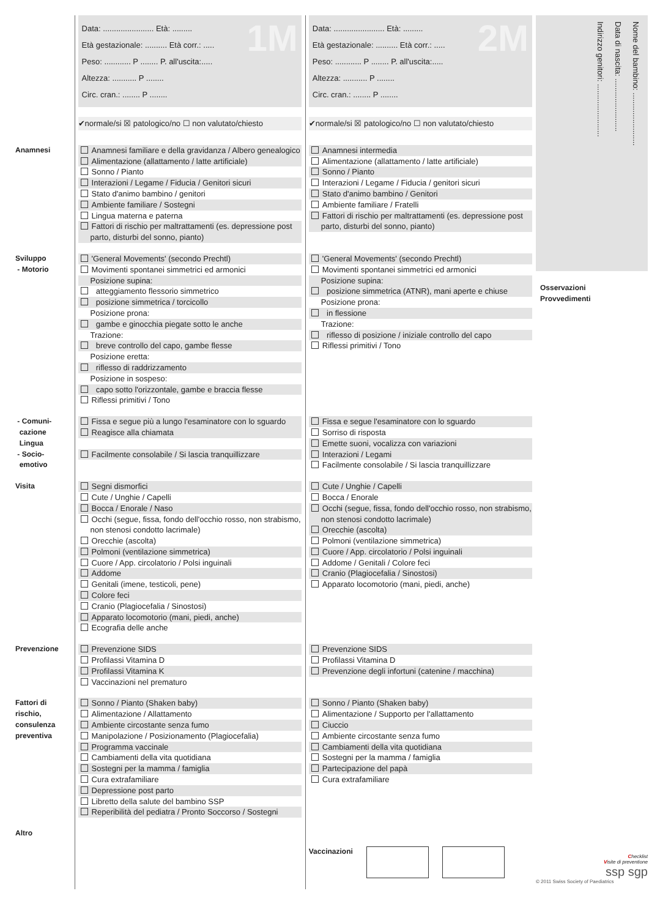Data: ....................... Età: .........
Età gestazionale: .......... Età corr.: .....
Peso: ............ P ........ P. all'uscita:.....
Altezza: ........... P ........
Circ. cran.: ........ P ........
1M
✔normale/si ☒ patologico/no ☐ non valutato/chiesto
Data: ....................... Età: .........
Età gestazionale: .......... Età corr.: .....
Peso: ............ P ........ P. all'uscita:.....
Altezza: ........... P ........
Circ. cran.: ........ P ........
2M
✔normale/si ☒ patologico/no ☐ non valutato/chiesto
Anamnesi Anamnesi familiare e della gravidanza / Albero genealogico
Alimentazione (allattamento / latte artificiale)
Sonno / Pianto
Interazioni / Legame / Fiducia / Genitori sicuri
Stato d'animo bambino / genitori
Ambiente familiare / Sostegni
Lingua materna e paterna
Fattori di rischio per maltrattamenti (es. depressione post parto, disturbi del sonno, pianto)
Anamnesi intermedia
Alimentazione (allattamento / latte artificiale)
Sonno / Pianto
Interazioni / Legame / Fiducia / genitori sicuri
Stato d'animo bambino / Genitori
Ambiente familiare / Fratelli
Fattori di rischio per maltrattamenti (es. depressione post parto, disturbi del sonno, pianto)
Sviluppo
- Motorio
'General Movements' (secondo Prechtl)
Movimenti spontanei simmetrici ed armonici
Posizione supina:
atteggiamento flessorio simmetrico
posizione simmetrica / torcicollo
Posizione prona:
gambe e ginocchia piegate sotto le anche
Trazione:
breve controllo del capo, gambe flesse
Posizione eretta:
riflesso di raddrizzamento
Posizione in sospeso:
capo sotto l'orizzontale, gambe e braccia flesse
Riflessi primitivi / Tono
'General Movements' (secondo Prechtl)
Movimenti spontanei simmetrici ed armonici
Posizione supina:
posizione simmetrica (ATNR), mani aperte e chiuse
Posizione prona:
in flessione
Trazione:
riflesso di posizione / iniziale controllo del capo
Riflessi primitivi / Tono
- Comuni-
cazione
Lingua
Fissa e segue più a lungo l'esaminatore con lo sguardo
Reagisce alla chiamata
Fissa e segue l'esaminatore con lo sguardo
Sorriso di risposta
Emette suoni, vocalizza con variazioni
- Socio-
emotivo
Facilmente consolabile / Si lascia tranquillizzare
Interazioni / Legami
Facilmente consolabile / Si lascia tranquillizzare
Visita Segni dismorfici
Cute / Unghie / Capelli
Bocca / Enorale / Naso
Occhi (segue, fissa, fondo dell'occhio rosso, non strabismo, non stenosi condotto lacrimale)
Orecchie (ascolta)
Polmoni (ventilazione simmetrica)
Cuore / App. circolatorio / Polsi inguinali
Addome
Genitali (imene, testicoli, pene)
Colore feci
Cranio (Plagiocefalia / Sinostosi)
Apparato locomotorio (mani, piedi, anche)
Ecografia delle anche
Cute / Unghie / Capelli
Bocca / Enorale
Occhi (segue, fissa, fondo dell'occhio rosso, non strabismo, non stenosi condotto lacrimale)
Orecchie (ascolta)
Polmoni (ventilazione simmetrica)
Cuore / App. circolatorio / Polsi inguinali
Addome / Genitali / Colore feci
Cranio (Plagiocefalia / Sinostosi)
Apparato locomotorio (mani, piedi, anche)
Prevenzione Prevenzione SIDS
Profilassi Vitamina D
Profilassi Vitamina K
Vaccinazioni nel prematuro
Prevenzione SIDS
Profilassi Vitamina D
Prevenzione degli infortuni (catenine / macchina)
Fattori di
rischio,
consulenza
preventiva
Sonno / Pianto (Shaken baby)
Alimentazione / Allattamento
Ambiente circostante senza fumo
Manipolazione / Posizionamento (Plagiocefalia)
Programma vaccinale
Cambiamenti della vita quotidiana
Sostegni per la mamma / famiglia
Cura extrafamiliare
Depressione post parto
Libretto della salute del bambino SSP
Reperibilità del pediatra / Pronto Soccorso / Sostegni
Sonno / Pianto (Shaken baby)
Alimentazione / Supporto per l'allattamento
Ciuccio
Ambiente circostante senza fumo
Cambiamenti della vita quotidiana
Sostegni per la mamma / famiglia
Partecipazione del papà
Cura extrafamiliare
Altro
Vaccinazioni
Indirizzo genitori: ........................
Data di nascita: ........................
Nome del bambino: ........................
Osservazioni
Provvedimenti
Checklist
Visite di preventione
ssp sgp
© 2011 Swiss Society of Paediatrics